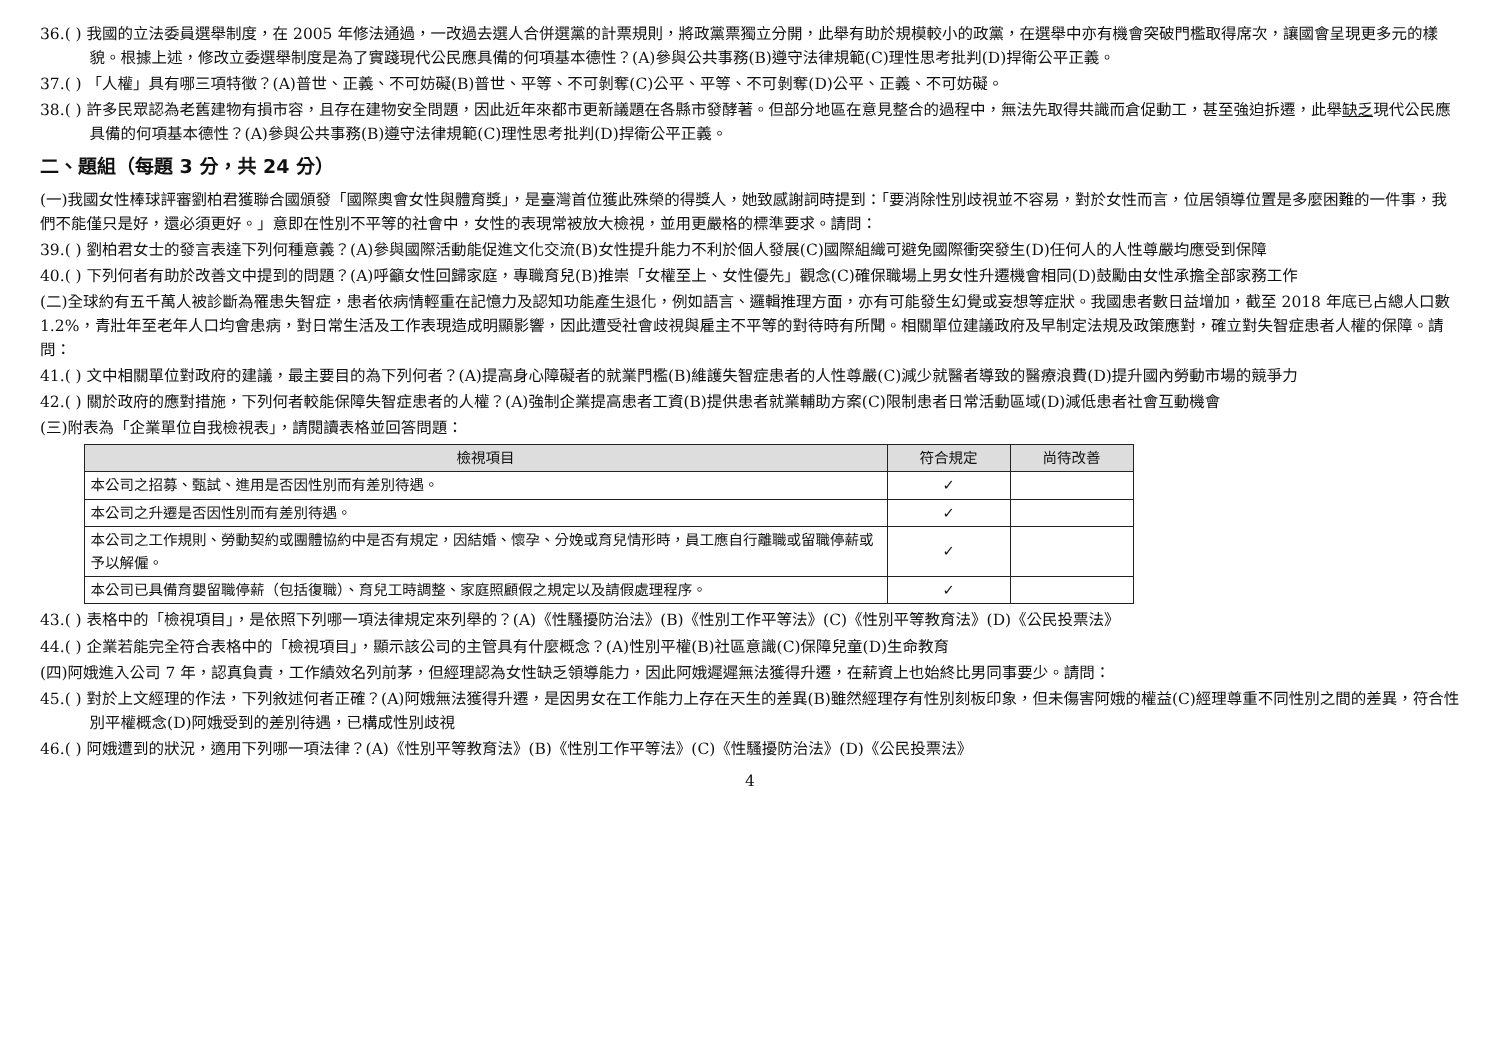36.( ) 我國的立法委員選舉制度，在 2005 年修法通過，一改過去選人合併選黨的計票規則，將政黨票獨立分開，此舉有助於規模較小的政黨，在選舉中亦有機會突破門檻取得席次，讓國會呈現更多元的樣貌。根據上述，修改立委選舉制度是為了實踐現代公民應具備的何項基本德性？(A)參與公共事務(B)遵守法律規範(C)理性思考批判(D)捍衛公平正義。
37.( ) 「人權」具有哪三項特徵？(A)普世、正義、不可妨礙(B)普世、平等、不可剝奪(C)公平、平等、不可剝奪(D)公平、正義、不可妨礙。
38.( ) 許多民眾認為老舊建物有損市容，且存在建物安全問題，因此近年來都市更新議題在各縣市發酵著。但部分地區在意見整合的過程中，無法先取得共識而倉促動工，甚至強迫拆遷，此舉缺乏現代公民應具備的何項基本德性？(A)參與公共事務(B)遵守法律規範(C)理性思考批判(D)捍衛公平正義。
二、題組（每題 3 分，共 24 分）
(一)我國女性棒球評審劉柏君獲聯合國頒發「國際奧會女性與體育獎」，是臺灣首位獲此殊榮的得獎人，她致感謝詞時提到：「要消除性別歧視並不容易，對於女性而言，位居領導位置是多麼困難的一件事，我們不能僅只是好，還必須更好。」意即在性別不平等的社會中，女性的表現常被放大檢視，並用更嚴格的標準要求。請問：
39.( ) 劉柏君女士的發言表達下列何種意義？(A)參與國際活動能促進文化交流(B)女性提升能力不利於個人發展(C)國際組織可避免國際衝突發生(D)任何人的人性尊嚴均應受到保障
40.( ) 下列何者有助於改善文中提到的問題？(A)呼籲女性回歸家庭，專職育兒(B)推崇「女權至上、女性優先」觀念(C)確保職場上男女性升遷機會相同(D)鼓勵由女性承擔全部家務工作
(二)全球約有五千萬人被診斷為罹患失智症，患者依病情輕重在記憶力及認知功能產生退化，例如語言、邏輯推理方面，亦有可能發生幻覺或妄想等症狀。我國患者數日益增加，截至 2018 年底已占總人口數 1.2%，青壯年至老年人口均會患病，對日常生活及工作表現造成明顯影響，因此遭受社會歧視與雇主不平等的對待時有所聞。相關單位建議政府及早制定法規及政策應對，確立對失智症患者人權的保障。請問：
41.( ) 文中相關單位對政府的建議，最主要目的為下列何者？(A)提高身心障礙者的就業門檻(B)維護失智症患者的人性尊嚴(C)減少就醫者導致的醫療浪費(D)提升國內勞動市場的競爭力
42.( ) 關於政府的應對措施，下列何者較能保障失智症患者的人權？(A)強制企業提高患者工資(B)提供患者就業輔助方案(C)限制患者日常活動區域(D)減低患者社會互動機會
(三)附表為「企業單位自我檢視表」，請閱讀表格並回答問題：
| 檢視項目 | 符合規定 | 尚待改善 |
| --- | --- | --- |
| 本公司之招募、甄試、進用是否因性別而有差別待遇。 | ✓ | |
| 本公司之升遷是否因性別而有差別待遇。 | ✓ | |
| 本公司之工作規則、勞動契約或團體協約中是否有規定，因結婚、懷孕、分娩或育兒情形時，員工應自行離職或留職停薪或予以解僱。 | ✓ | |
| 本公司已具備育嬰留職停薪（包括復職）、育兒工時調整、家庭照顧假之規定以及請假處理程序。 | ✓ | |
43.( ) 表格中的「檢視項目」，是依照下列哪一項法律規定來列舉的？(A)《性騷擾防治法》(B)《性別工作平等法》(C)《性別平等教育法》(D)《公民投票法》
44.( ) 企業若能完全符合表格中的「檢視項目」，顯示該公司的主管具有什麼概念？(A)性別平權(B)社區意識(C)保障兒童(D)生命教育
(四)阿娥進入公司 7 年，認真負責，工作績效名列前茅，但經理認為女性缺乏領導能力，因此阿娥遲遲無法獲得升遷，在薪資上也始終比男同事要少。請問：
45.( ) 對於上文經理的作法，下列敘述何者正確？(A)阿娥無法獲得升遷，是因男女在工作能力上存在天生的差異(B)雖然經理存有性別刻板印象，但未傷害阿娥的權益(C)經理尊重不同性別之間的差異，符合性別平權概念(D)阿娥受到的差別待遇，已構成性別歧視
46.( ) 阿娥遭到的狀況，適用下列哪一項法律？(A)《性別平等教育法》(B)《性別工作平等法》(C)《性騷擾防治法》(D)《公民投票法》
4